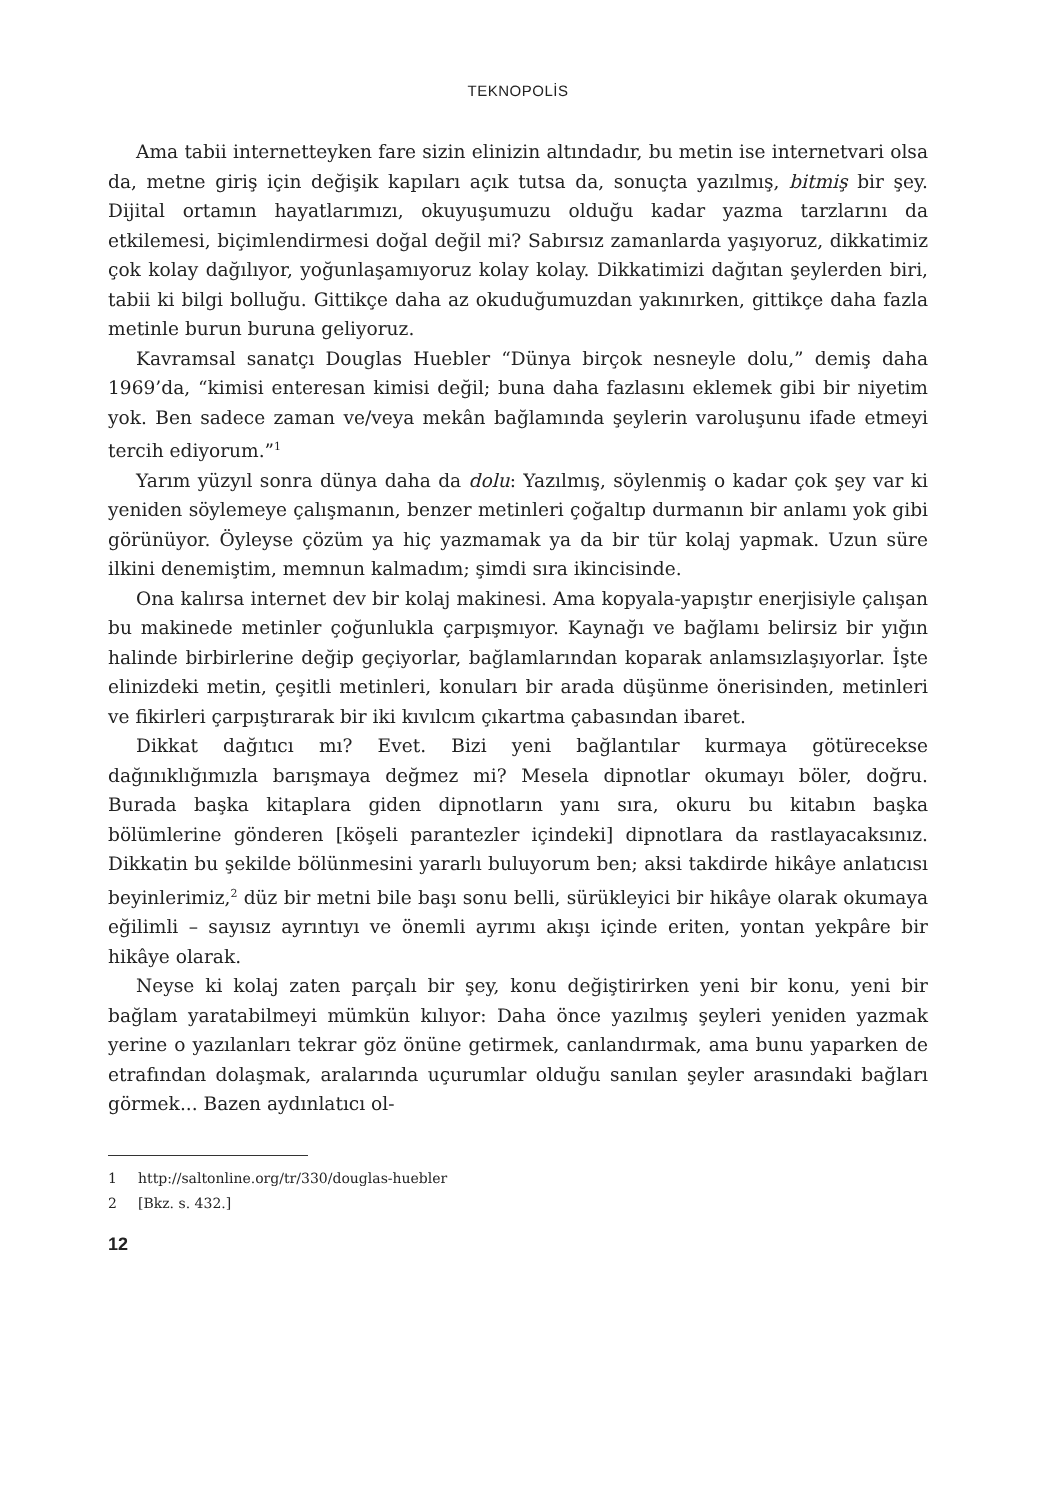TEKNOPOLİS
Ama tabii internetteyken fare sizin elinizin altındadır, bu metin ise internetvari olsa da, metne giriş için değişik kapıları açık tutsa da, sonuçta yazılmış, bitmiş bir şey. Dijital ortamın hayatlarımızı, okuyuşumuzu olduğu kadar yazma tarzlarını da etkilemesi, biçimlendirmesi doğal değil mi? Sabırsız zamanlarda yaşıyoruz, dikkatimiz çok kolay dağılıyor, yoğunlaşamıyoruz kolay kolay. Dikkatimizi dağıtan şeylerden biri, tabii ki bilgi bolluğu. Gittikçe daha az okuduğumuzdan yakınırken, gittikçe daha fazla metinle burun buruna geliyoruz.
Kavramsal sanatçı Douglas Huebler “Dünya birçok nesneyle dolu,” demiş daha 1969’da, “kimisi enteresan kimisi değil; buna daha fazlasını eklemek gibi bir niyetim yok. Ben sadece zaman ve/veya mekân bağlamında şeylerin varoluşunu ifade etmeyi tercih ediyorum.”<sup>1</sup>
Yarım yüzyıl sonra dünya daha da dolu: Yazılmış, söylenmiş o kadar çok şey var ki yeniden söylemeye çalışmanın, benzer metinleri çoğaltıp durmanın bir anlamı yok gibi görünüyor. Öyleyse çözüm ya hiç yazmamak ya da bir tür kolaj yapmak. Uzun süre ilkini denemiştim, memnun kalmadım; şimdi sıra ikincisinde.
Ona kalırsa internet dev bir kolaj makinesi. Ama kopyala-yapıştır enerjisiyle çalışan bu makinede metinler çoğunlukla çarpışmıyor. Kaynağı ve bağlamı belirsiz bir yığın halinde birbirlerine değip geçiyorlar, bağlamlarından koparak anlamsızlaşıyorlar. İşte elinizdeki metin, çeşitli metinleri, konuları bir arada düşünme önerisinden, metinleri ve fikirleri çarpıştırarak bir iki kıvılcım çıkartma çabasından ibaret.
Dikkat dağıtıcı mı? Evet. Bizi yeni bağlantılar kurmaya götürecekse dağınıklığımızla barışmaya değmez mi? Mesela dipnotlar okumayı böler, doğru. Burada başka kitaplara giden dipnotların yanı sıra, okuru bu kitabın başka bölümlerine gönderen [köşeli parantezler içindeki] dipnotlara da rastlayacaksınız. Dikkatin bu şekilde bölünmesini yararlı buluyorum ben; aksi takdirde hikâye anlatıcısı beyinlerimiz,<sup>2</sup> düz bir metni bile başı sonu belli, sürükleyici bir hikâye olarak okumaya eğilimli – sayısız ayrıntıyı ve önemli ayrımı akışı içinde eriten, yontan yekpâre bir hikâye olarak.
Neyse ki kolaj zaten parçalı bir şey, konu değiştirirken yeni bir konu, yeni bir bağlam yaratabilmeyi mümkün kılıyor: Daha önce yazılmış şeyleri yeniden yazmak yerine o yazılanları tekrar göz önüne getirmek, canlandırmak, ama bunu yaparken de etrafından dolaşmak, aralarında uçurumlar olduğu sanılan şeyler arasındaki bağları görmek... Bazen aydınlatıcı ol-
1 http://saltonline.org/tr/330/douglas-huebler
2 [Bkz. s. 432.]
12